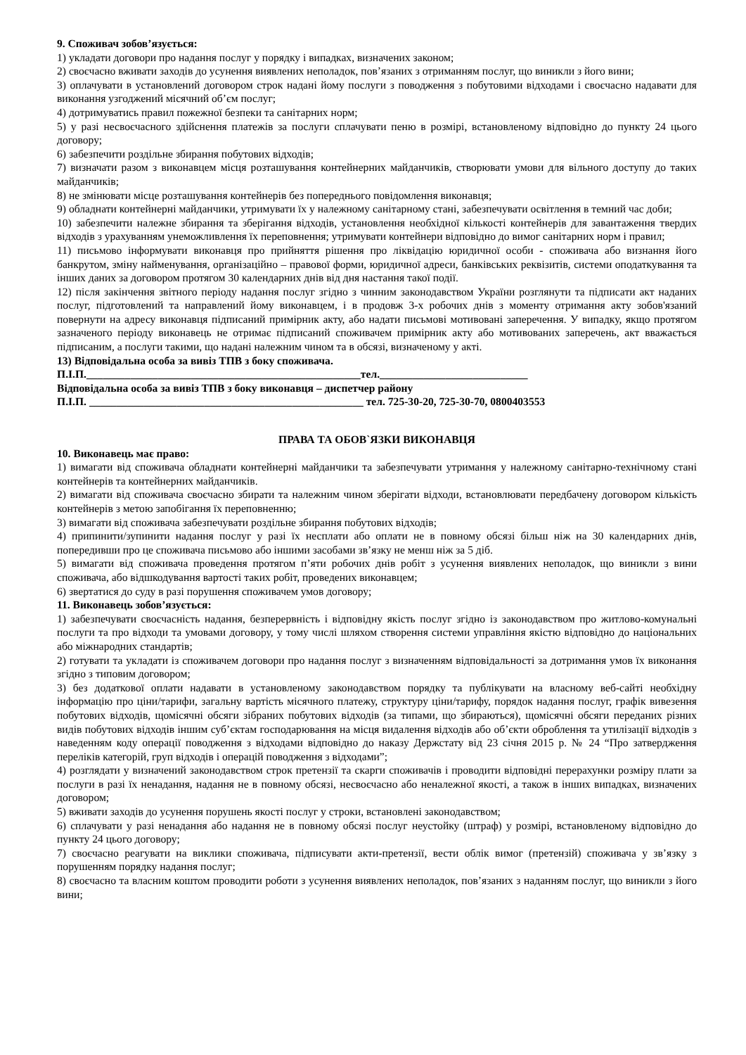9. Споживач зобов’язується:
1) укладати договори про надання послуг у порядку і випадках, визначених законом;
2) своєчасно вживати заходів до усунення виявлених неполадок, пов’язаних з отриманням послуг, що виникли з його вини;
3) оплачувати в установлений договором строк надані йому послуги з поводження з побутовими відходами і своєчасно надавати для виконання узгоджений місячний об’єм послуг;
4) дотримуватись правил пожежної безпеки та санітарних норм;
5) у разі несвоєчасного здійснення платежів за послуги сплачувати пеню в розмірі, встановленому відповідно до пункту 24 цього договору;
6) забезпечити роздільне збирання побутових відходів;
7) визначати разом з виконавцем місця розташування контейнерних майданчиків, створювати умови для вільного доступу до таких майданчиків;
8) не змінювати місце розташування контейнерів без попереднього повідомлення виконавця;
9) обладнати контейнерні майданчики, утримувати їх у належному санітарному стані, забезпечувати освітлення в темний час доби;
10) забезпечити належне збирання та зберігання відходів, установлення необхідної кількості контейнерів для завантаження твердих відходів з урахуванням унеможливлення їх переповнення; утримувати контейнери відповідно до вимог санітарних норм і правил;
11) письмово інформувати виконавця про прийняття рішення про ліквідацію юридичної особи - споживача або визнання його банкрутом, зміну найменування, організаційно – правової форми, юридичної адреси, банківських реквізитів, системи оподаткування та інших даних за договором протягом 30 календарних днів від дня настання такої події.
12) після закінчення звітного періоду надання послуг згідно з чинним законодавством України розглянути та підписати акт наданих послуг, підготовлений та направлений йому виконавцем, і в продовж 3-х робочих днів з моменту отримання акту зобов'язаний повернути на адресу виконавця підписаний примірник акту, або надати письмові мотивовані заперечення. У випадку, якщо протягом зазначеного періоду виконавець не отримає підписаний споживачем примірник акту або мотивованих заперечень, акт вважається підписаним, а послуги такими, що надані належним чином та в обсязі, визначеному у акті.
13) Відповідальна особа за вивіз ТПВ з боку споживача.
П.І.П.__________________________________________________тел.___________________________
Відповідальна особа за вивіз ТПВ з боку виконавця – диспетчер району
П.І.П. __________________________________________________ тел. 725-30-20, 725-30-70, 0800403553
ПРАВА ТА ОБОВ`ЯЗКИ ВИКОНАВЦЯ
10. Виконавець має право:
1) вимагати від споживача обладнати контейнерні майданчики та забезпечувати утримання у належному санітарно-технічному стані контейнерів та контейнерних майданчиків.
2) вимагати від споживача своєчасно збирати та належним чином зберігати відходи, встановлювати передбачену договором кількість контейнерів з метою запобігання їх переповненню;
3) вимагати від споживача забезпечувати роздільне збирання побутових відходів;
4) припинити/зупинити надання послуг у разі їх несплати або оплати не в повному обсязі більш ніж на 30 календарних днів, попередивши про це споживача письмово або іншими засобами зв’язку не менш ніж за 5 діб.
5) вимагати від споживача проведення протягом п’яти робочих днів робіт з усунення виявлених неполадок, що виникли з вини споживача, або відшкодування вартості таких робіт, проведених виконавцем;
6) звертатися до суду в разі порушення споживачем умов договору;
11. Виконавець зобов’язується:
1) забезпечувати своєчасність надання, безперервність і відповідну якість послуг згідно із законодавством про житлово-комунальні послуги та про відходи та умовами договору, у тому числі шляхом створення системи управління якістю відповідно до національних або міжнародних стандартів;
2) готувати та укладати із споживачем договори про надання послуг з визначенням відповідальності за дотримання умов їх виконання згідно з типовим договором;
3) без додаткової оплати надавати в установленому законодавством порядку та публікувати на власному веб-сайті необхідну інформацію про ціни/тарифи, загальну вартість місячного платежу, структуру ціни/тарифу, порядок надання послуг, графік вивезення побутових відходів, щомісячні обсяги зібраних побутових відходів (за типами, що збираються), щомісячні обсяги переданих різних видів побутових відходів іншим суб’єктам господарювання на місця видалення відходів або об’єкти оброблення та утилізації відходів з наведенням коду операції поводження з відходами відповідно до наказу Держстату від 23 січня 2015 р. № 24 “Про затвердження переліків категорій, груп відходів і операцій поводження з відходами”;
4) розглядати у визначений законодавством строк претензії та скарги споживачів і проводити відповідні перерахунки розміру плати за послуги в разі їх ненадання, надання не в повному обсязі, несвоєчасно або неналежної якості, а також в інших випадках, визначених договором;
5) вживати заходів до усунення порушень якості послуг у строки, встановлені законодавством;
6) сплачувати у разі ненадання або надання не в повному обсязі послуг неустойку (штраф) у розмірі, встановленому відповідно до пункту 24 цього договору;
7) своєчасно реагувати на виклики споживача, підписувати акти-претензії, вести облік вимог (претензій) споживача у зв’язку з порушенням порядку надання послуг;
8) своєчасно та власним коштом проводити роботи з усунення виявлених неполадок, пов’язаних з наданням послуг, що виникли з його вини;